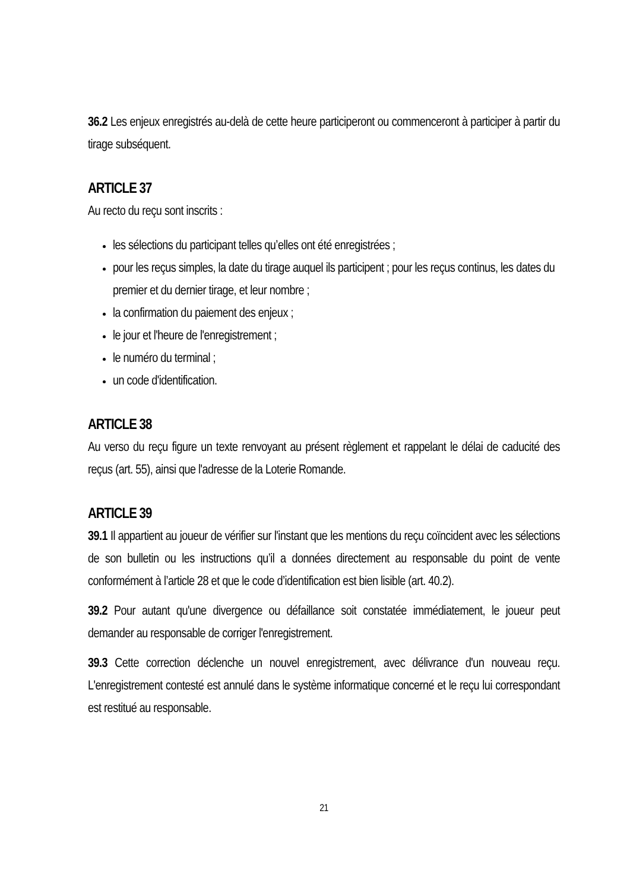36.2 Les enjeux enregistrés au-delà de cette heure participeront ou commenceront à participer à partir du tirage subséquent.
ARTICLE 37
Au recto du reçu sont inscrits :
les sélections du participant telles qu’elles ont été enregistrées ;
pour les reçus simples, la date du tirage auquel ils participent ; pour les reçus continus, les dates du premier et du dernier tirage, et leur nombre ;
la confirmation du paiement des enjeux ;
le jour et l'heure de l'enregistrement ;
le numéro du terminal ;
un code d'identification.
ARTICLE 38
Au verso du reçu figure un texte renvoyant au présent règlement et rappelant le délai de caducité des reçus (art. 55), ainsi que l'adresse de la Loterie Romande.
ARTICLE 39
39.1 Il appartient au joueur de vérifier sur l'instant que les mentions du reçu coïncident avec les sélections de son bulletin ou les instructions qu’il a données directement au responsable du point de vente conformément à l’article 28 et que le code d’identification est bien lisible (art. 40.2).
39.2 Pour autant qu'une divergence ou défaillance soit constatée immédiatement, le joueur peut demander au responsable de corriger l'enregistrement.
39.3 Cette correction déclenche un nouvel enregistrement, avec délivrance d'un nouveau reçu. L'enregistrement contesté est annulé dans le système informatique concerné et le reçu lui correspondant est restitué au responsable.
21